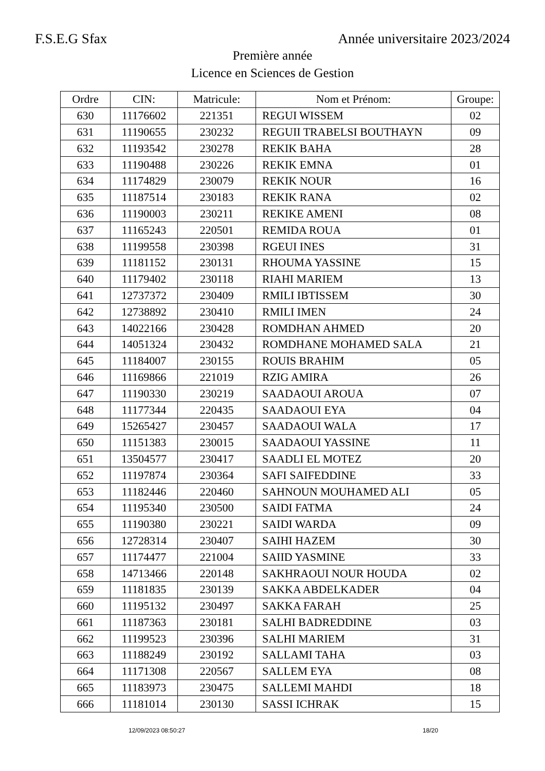F.S.E.G Sfax Année universitaire 2023/2024
Première année
Licence en Sciences de Gestion
| Ordre | CIN: | Matricule: | Nom et Prénom: | Groupe: |
| --- | --- | --- | --- | --- |
| 630 | 11176602 | 221351 | REGUI WISSEM | 02 |
| 631 | 11190655 | 230232 | REGUII TRABELSI BOUTHAYN | 09 |
| 632 | 11193542 | 230278 | REKIK BAHA | 28 |
| 633 | 11190488 | 230226 | REKIK EMNA | 01 |
| 634 | 11174829 | 230079 | REKIK NOUR | 16 |
| 635 | 11187514 | 230183 | REKIK RANA | 02 |
| 636 | 11190003 | 230211 | REKIKE AMENI | 08 |
| 637 | 11165243 | 220501 | REMIDA ROUA | 01 |
| 638 | 11199558 | 230398 | RGEUI INES | 31 |
| 639 | 11181152 | 230131 | RHOUMA YASSINE | 15 |
| 640 | 11179402 | 230118 | RIAHI MARIEM | 13 |
| 641 | 12737372 | 230409 | RMILI IBTISSEM | 30 |
| 642 | 12738892 | 230410 | RMILI IMEN | 24 |
| 643 | 14022166 | 230428 | ROMDHAN AHMED | 20 |
| 644 | 14051324 | 230432 | ROMDHANE MOHAMED SALA | 21 |
| 645 | 11184007 | 230155 | ROUIS BRAHIM | 05 |
| 646 | 11169866 | 221019 | RZIG AMIRA | 26 |
| 647 | 11190330 | 230219 | SAADAOUI AROUA | 07 |
| 648 | 11177344 | 220435 | SAADAOUI EYA | 04 |
| 649 | 15265427 | 230457 | SAADAOUI WALA | 17 |
| 650 | 11151383 | 230015 | SAADAOUI YASSINE | 11 |
| 651 | 13504577 | 230417 | SAADLI EL MOTEZ | 20 |
| 652 | 11197874 | 230364 | SAFI SAIFEDDINE | 33 |
| 653 | 11182446 | 220460 | SAHNOUN MOUHAMED ALI | 05 |
| 654 | 11195340 | 230500 | SAIDI FATMA | 24 |
| 655 | 11190380 | 230221 | SAIDI WARDA | 09 |
| 656 | 12728314 | 230407 | SAIHI HAZEM | 30 |
| 657 | 11174477 | 221004 | SAIID YASMINE | 33 |
| 658 | 14713466 | 220148 | SAKHRAOUI NOUR HOUDA | 02 |
| 659 | 11181835 | 230139 | SAKKA ABDELKADER | 04 |
| 660 | 11195132 | 230497 | SAKKA FARAH | 25 |
| 661 | 11187363 | 230181 | SALHI BADREDDINE | 03 |
| 662 | 11199523 | 230396 | SALHI MARIEM | 31 |
| 663 | 11188249 | 230192 | SALLAMI TAHA | 03 |
| 664 | 11171308 | 220567 | SALLEM EYA | 08 |
| 665 | 11183973 | 230475 | SALLEMI MAHDI | 18 |
| 666 | 11181014 | 230130 | SASSI ICHRAK | 15 |
12/09/2023 08:50:27 18/20